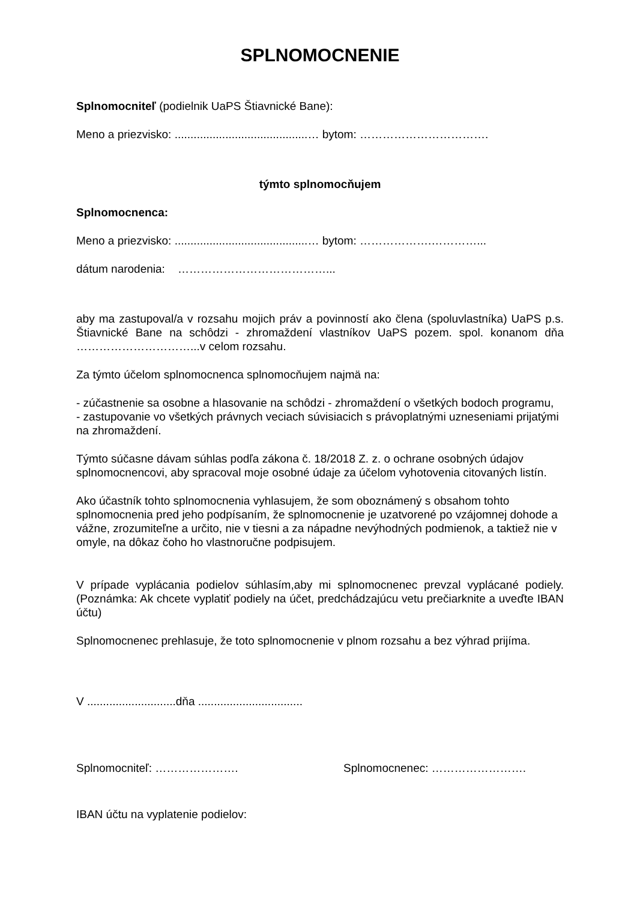SPLNOMOCNENIE
Splnomocniteľ (podielnik UaPS Štiavnické Bane):
Meno a priezvisko: ..........................................… bytom: …………………………….
týmto splnomocňujem
Splnomocnenca:
Meno a priezvisko: ..........................................… bytom: ……………….…………...
dátum narodenia: …………………………………...
aby ma zastupoval/a v rozsahu mojich práv a povinností ako člena (spoluvlastníka) UaPS p.s. Štiavnické Bane na schôdzi - zhromaždení vlastníkov UaPS pozem. spol. konanom dňa …………………………...v celom rozsahu.
Za týmto účelom splnomocnenca splnomocňujem najmä na:
- zúčastnenie sa osobne a hlasovanie na schôdzi - zhromaždení o všetkých bodoch programu,
- zastupovanie vo všetkých právnych veciach súvisiacich s právoplatnými uzneseniami prijatými na zhromaždení.
Týmto súčasne dávam súhlas podľa zákona č. 18/2018 Z. z. o ochrane osobných údajov splnomocnencovi, aby spracoval moje osobné údaje za účelom vyhotovenia citovaných listín.
Ako účastník tohto splnomocnenia vyhlasujem, že som oboznámený s obsahom tohto splnomocnenia pred jeho podpísaním, že splnomocnenie je uzatvorené po vzájomnej dohode a vážne, zrozumiteľne a určito, nie v tiesni a za nápadne nevýhodných podmienok, a taktiež nie v omyle, na dôkaz čoho ho vlastnoručne podpisujem.
V prípade vyplácania podielov súhlasím,aby mi splnomocnenec prevzal vyplácané podiely. (Poznámka: Ak chcete vyplatiť podiely na účet, predchádzajúcu vetu prečiarknite a uveďte IBAN účtu)
Splnomocnenec prehlasuje, že toto splnomocnenie v plnom rozsahu a bez výhrad prijíma.
V ............................dňa .................................
Splnomocniteľ: …………………. Splnomocnenec: …………………….
IBAN účtu na vyplatenie podielov: